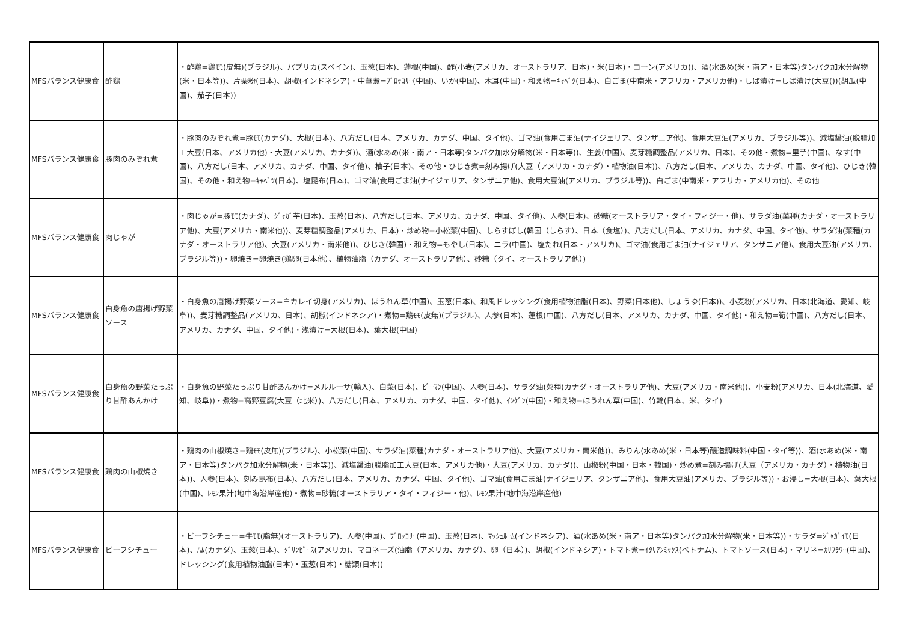| MFSバランス健康食 | 酢鶏 | ・酢鶏=鶏ﾓﾓ(皮無)(ブラジル)、パプリカ(スペイン)、玉葱(日本)、蓮根(中国)、酢(小麦(アメリカ、オーストラリア、日本)・米(日本)・コーン(アメリカ))、酒(水あめ(米・南ア・日本等)タンパク加水分解物(米・日本等))、片栗粉(日本)、胡椒(インドネシア)・中華煮=ﾌﾞﾛｯｺﾘｰ(中国)、いか(中国)、木耳(中国)・和え物=ｷｬﾍﾞﾂ(日本)、白ごま(中南米・アフリカ・アメリカ他)・しば漬け=しば漬け(大豆())(胡瓜(中国)、茄子(日本)) |
| MFSバランス健康食 | 豚肉のみぞれ煮 | ・豚肉のみぞれ煮=豚ﾓﾓ(カナダ)、大根(日本)、八方だし(日本、アメリカ、カナダ、中国、タイ他)、ゴマ油(食用ごま油(ナイジェリア、タンザニア他)、食用大豆油(アメリカ、ブラジル等))、減塩醤油(脱脂加工大豆(日本、アメリカ他)・大豆(アメリカ、カナダ))、酒(水あめ(米・南ア・日本等)タンパク加水分解物(米・日本等))、生姜(中国)、麦芽糖調整品(アメリカ、日本)、その他・煮物=里芋(中国)、なす(中国)、八方だし(日本、アメリカ、カナダ、中国、タイ他)、柚子(日本)、その他・ひじき煮=刻み揚げ(大豆（アメリカ・カナダ）・植物油(日本))、八方だし(日本、アメリカ、カナダ、中国、タイ他)、ひじき(韓国)、その他・和え物=ｷｬﾍﾞﾂ(日本)、塩昆布(日本)、ゴマ油(食用ごま油(ナイジェリア、タンザニア他)、食用大豆油(アメリカ、ブラジル等))、白ごま(中南米・アフリカ・アメリカ他)、その他 |
| MFSバランス健康食 | 肉じゃが | ・肉じゃが=豚ﾓﾓ(カナダ)、ｼﾞｬｶﾞ芋(日本)、玉葱(日本)、八方だし(日本、アメリカ、カナダ、中国、タイ他)、人参(日本)、砂糖(オーストラリア・タイ・フィジー・他)、サラダ油(菜種(カナダ・オーストラリア他)、大豆(アメリカ・南米他))、麦芽糖調整品(アメリカ、日本)・炒め物=小松菜(中国)、しらすぼし(韓国（しらす）、日本（食塩）)、八方だし(日本、アメリカ、カナダ、中国、タイ他)、サラダ油(菜種(カナダ・オーストラリア他)、大豆(アメリカ・南米他))、ひじき(韓国)・和え物=もやし(日本)、ニラ(中国)、塩たれ(日本・アメリカ)、ゴマ油(食用ごま油(ナイジェリア、タンザニア他)、食用大豆油(アメリカ、ブラジル等))・卵焼き=卵焼き(鶏卵(日本他）、植物油脂（カナダ、オーストラリア他）、砂糖（タイ、オーストラリア他）) |
| MFSバランス健康食 | 白身魚の唐揚げ野菜ソース | ・白身魚の唐揚げ野菜ソース=白カレイ切身(アメリカ)、ほうれん草(中国)、玉葱(日本)、和風ドレッシング(食用植物油脂(日本)、野菜(日本他)、しょうゆ(日本))、小麦粉(アメリカ、日本(北海道、愛知、岐阜))、麦芽糖調整品(アメリカ、日本)、胡椒(インドネシア)・煮物=鶏ﾓﾓ(皮無)(ブラジル)、人参(日本)、蓮根(中国)、八方だし(日本、アメリカ、カナダ、中国、タイ他)・和え物=筍(中国)、八方だし(日本、アメリカ、カナダ、中国、タイ他)・浅漬け=大根(日本)、葉大根(中国) |
| MFSバランス健康食 | 白身魚の野菜たっぷり甘酢あんかけ | ・白身魚の野菜たっぷり甘酢あんかけ=メルルーサ(輸入)、白菜(日本)、ﾋﾟｰﾏﾝ(中国)、人参(日本)、サラダ油(菜種(カナダ・オーストラリア他)、大豆(アメリカ・南米他))、小麦粉(アメリカ、日本(北海道、愛知、岐阜))・煮物=高野豆腐(大豆（北米）)、八方だし(日本、アメリカ、カナダ、中国、タイ他)、ｲﾝｹﾞﾝ(中国)・和え物=ほうれん草(中国)、竹輪(日本、米、タイ) |
| MFSバランス健康食 | 鶏肉の山椒焼き | ・鶏肉の山椒焼き=鶏ﾓﾓ(皮無)(ブラジル)、小松菜(中国)、サラダ油(菜種(カナダ・オーストラリア他)、大豆(アメリカ・南米他))、みりん(水あめ(米・日本等)醸造調味料(中国・タイ等))、酒(水あめ(米・南ア・日本等)タンパク加水分解物(米・日本等))、減塩醤油(脱脂加工大豆(日本、アメリカ他)・大豆(アメリカ、カナダ))、山椒粉(中国・日本・韓国)・炒め煮=刻み揚げ(大豆（アメリカ・カナダ）・植物油(日本))、人参(日本)、刻み昆布(日本)、八方だし(日本、アメリカ、カナダ、中国、タイ他)、ゴマ油(食用ごま油(ナイジェリア、タンザニア他)、食用大豆油(アメリカ、ブラジル等))・お浸し=大根(日本)、葉大根(中国)、ﾚﾓﾝ果汁(地中海沿岸産他)・煮物=砂糖(オーストラリア・タイ・フィジー・他)、ﾚﾓﾝ果汁(地中海沿岸産他) |
| MFSバランス健康食 | ビーフシチュー | ・ビーフシチュー=牛ﾓﾓ(脂無)(オーストラリア)、人参(中国)、ﾌﾞﾛｯｺﾘｰ(中国)、玉葱(日本)、ﾏｯｼｭﾙｰﾑ(インドネシア)、酒(水あめ(米・南ア・日本等)タンパク加水分解物(米・日本等))・サラダ=ｼﾞｬｶﾞｲﾓ(日本)、ﾊﾑ(カナダ)、玉葱(日本)、ｸﾞﾘﾝﾋﾟｰｽ(アメリカ)、マヨネーズ(油脂（アメリカ、カナダ）、卵（日本）)、胡椒(インドネシア)・トマト煮=ｲﾀﾘｱﾝﾐｯｸｽ(ベトナム)、トマトソース(日本)・マリネ=ｶﾘﾌﾗﾜｰ(中国)、ドレッシング(食用植物油脂(日本)・玉葱(日本)・糖類(日本)) |